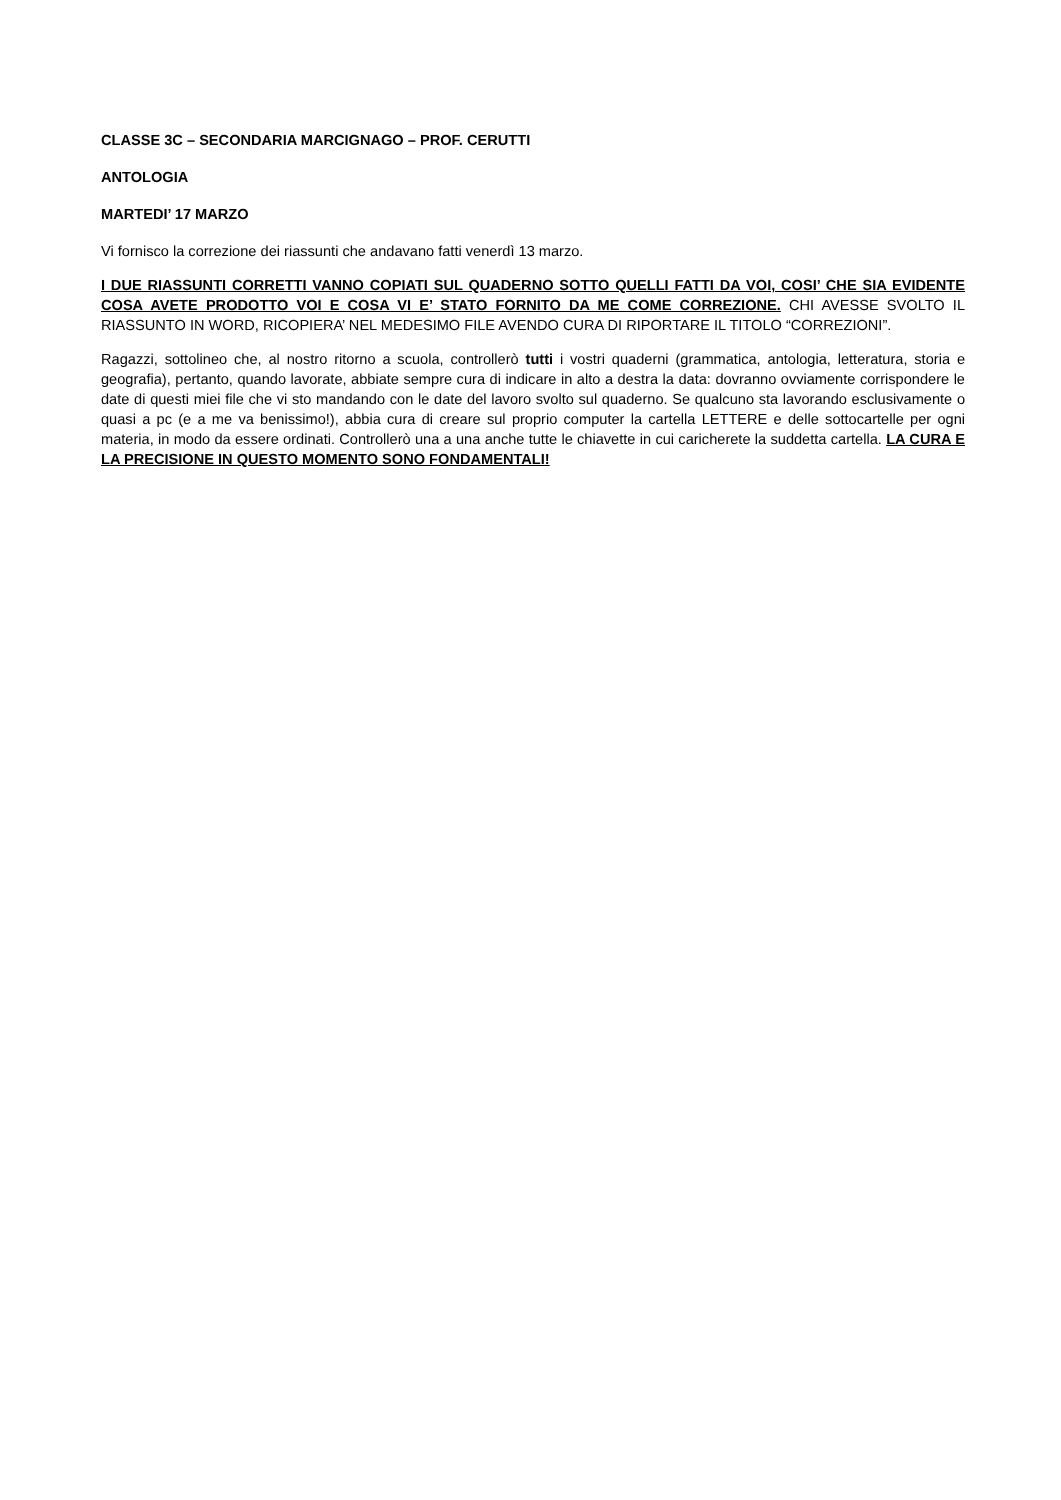CLASSE 3C – SECONDARIA MARCIGNAGO – PROF. CERUTTI
ANTOLOGIA
MARTEDI’ 17 MARZO
Vi fornisco la correzione dei riassunti che andavano fatti venerdì 13 marzo.
I DUE RIASSUNTI CORRETTI VANNO COPIATI SUL QUADERNO SOTTO QUELLI FATTI DA VOI, COSI’ CHE SIA EVIDENTE COSA AVETE PRODOTTO VOI E COSA VI E’ STATO FORNITO DA ME COME CORREZIONE. CHI AVESSE SVOLTO IL RIASSUNTO IN WORD, RICOPIERA’ NEL MEDESIMO FILE AVENDO CURA DI RIPORTARE IL TITOLO “CORREZIONI”.
Ragazzi, sottolineo che, al nostro ritorno a scuola, controllerò tutti i vostri quaderni (grammatica, antologia, letteratura, storia e geografia), pertanto, quando lavorate, abbiate sempre cura di indicare in alto a destra la data: dovranno ovviamente corrispondere le date di questi miei file che vi sto mandando con le date del lavoro svolto sul quaderno. Se qualcuno sta lavorando esclusivamente o quasi a pc (e a me va benissimo!), abbia cura di creare sul proprio computer la cartella LETTERE e delle sottocartelle per ogni materia, in modo da essere ordinati. Controllerò una a una anche tutte le chiavette in cui caricherete la suddetta cartella. LA CURA E LA PRECISIONE IN QUESTO MOMENTO SONO FONDAMENTALI!